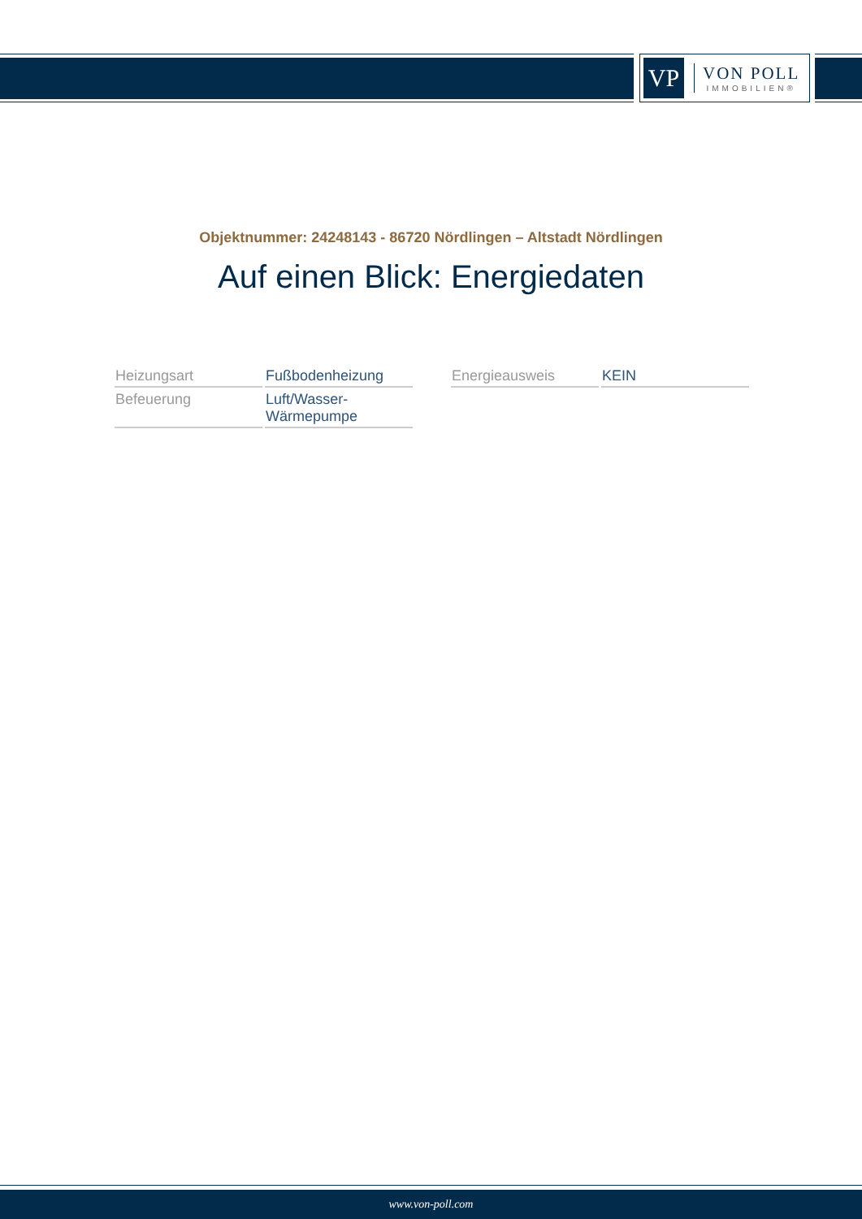VP
VON POLL
IMMOBILIEN®
Objektnummer: 24248143 - 86720 Nördlingen – Altstadt Nördlingen
Auf einen Blick: Energiedaten
| Heizungsart | Fußbodenheizung |
| Befeuerung | Luft/Wasser- Wärmepumpe |
| Energieausweis | KEIN |
www.von-poll.com